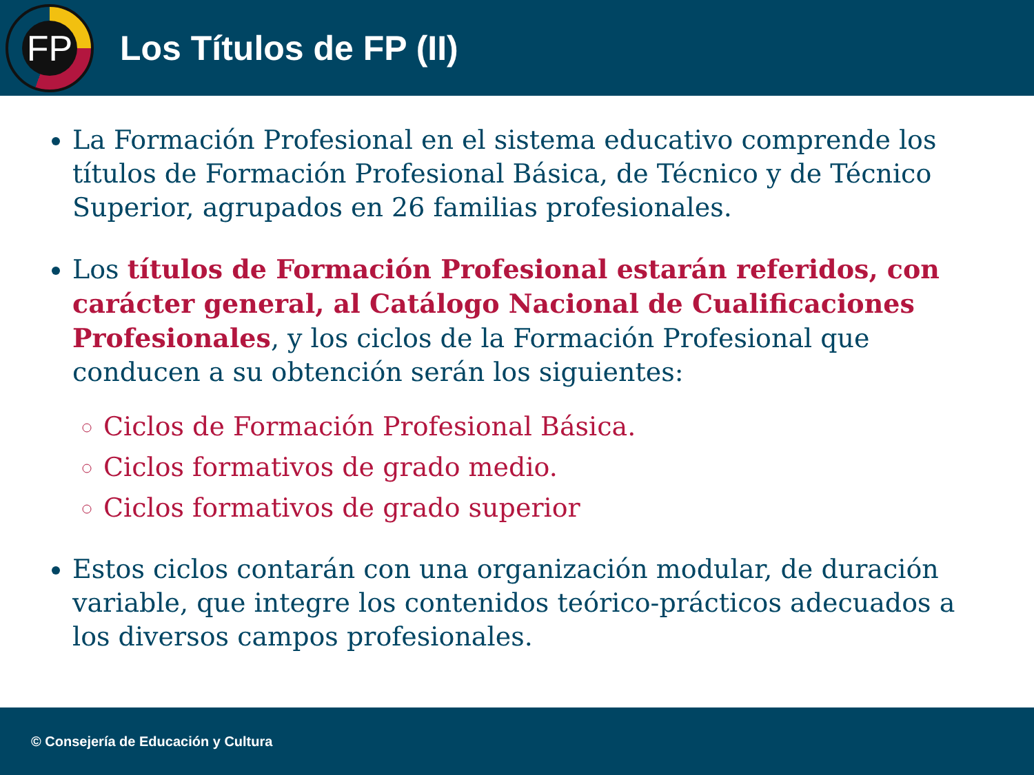FP
Los Títulos de FP (II)
La Formación Profesional en el sistema educativo comprende los títulos de Formación Profesional Básica, de Técnico y de Técnico Superior, agrupados en 26 familias profesionales.
Los títulos de Formación Profesional estarán referidos, con carácter general, al Catálogo Nacional de Cualificaciones Profesionales, y los ciclos de la Formación Profesional que conducen a su obtención serán los siguientes:
Ciclos de Formación Profesional Básica.
Ciclos formativos de grado medio.
Ciclos formativos de grado superior
Estos ciclos contarán con una organización modular, de duración variable, que integre los contenidos teórico-prácticos adecuados a los diversos campos profesionales.
© Consejería de Educación y Cultura